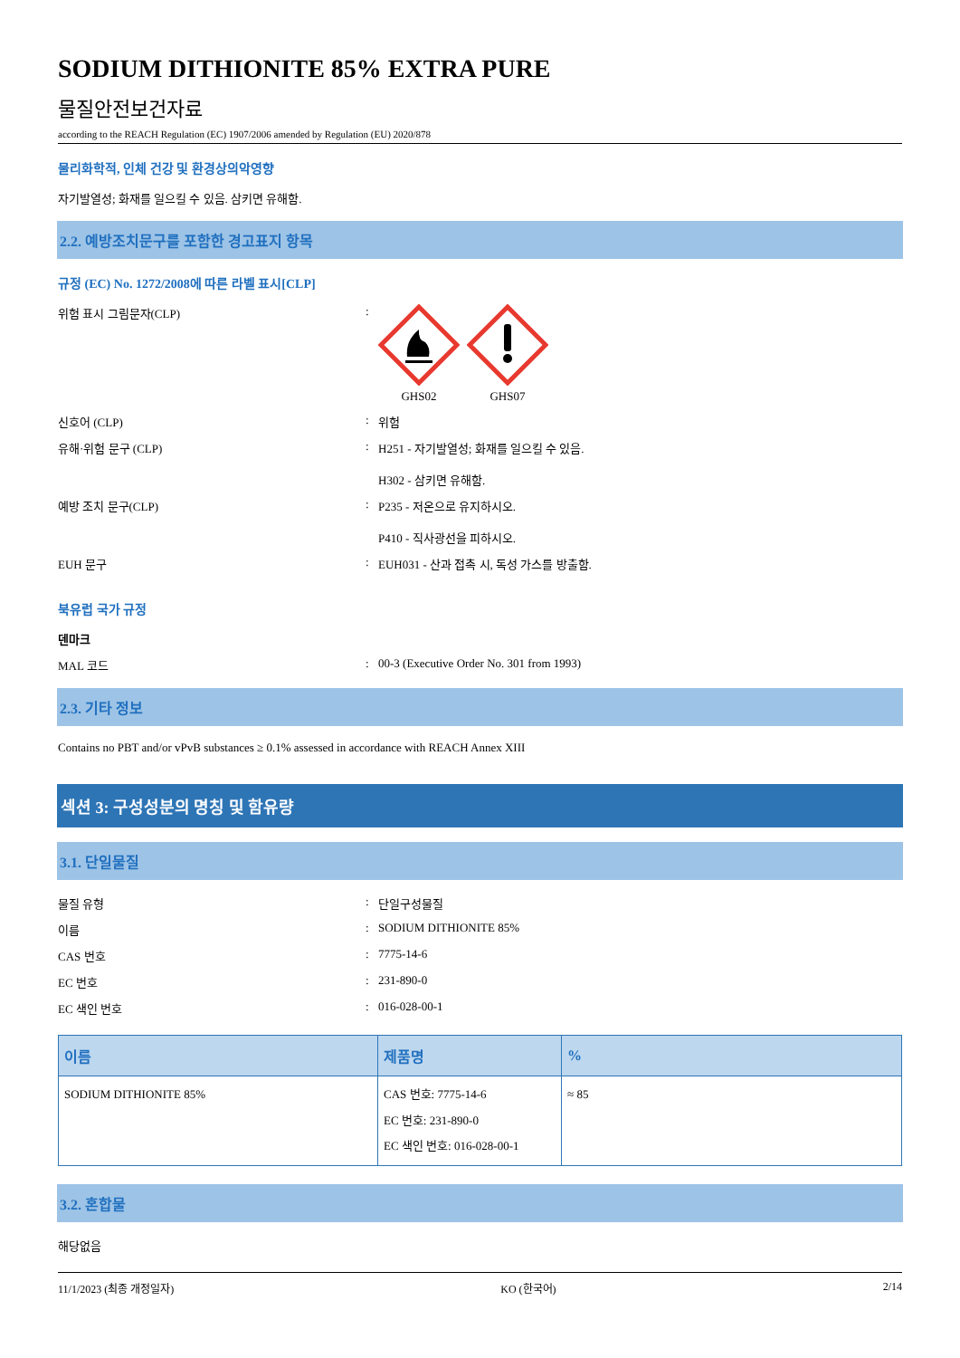SODIUM DITHIONITE 85% EXTRA PURE
물질안전보건자료
according to the REACH Regulation (EC) 1907/2006 amended by Regulation (EU) 2020/878
물리화학적, 인체 건강 및 환경상의악영향
자기발열성; 화재를 일으킬 수 있음. 삼키면 유해함.
2.2. 예방조치문구를 포함한 경고표지 항목
규정 (EC) No. 1272/2008에 따른 라벨 표시[CLP]
위험 표시 그림문자(CLP) : GHS02 GHS07
신호어 (CLP) : 위험
유해·위험 문구 (CLP) : H251 - 자기발열성; 화재를 일으킬 수 있음.
H302 - 삼키면 유해함.
예방 조치 문구(CLP) : P235 - 저온으로 유지하시오.
P410 - 직사광선을 피하시오.
EUH 문구 : EUH031 - 산과 접촉 시, 독성 가스를 방출함.
북유럽 국가 규정
덴마크
MAL 코드 : 00-3 (Executive Order No. 301 from 1993)
2.3. 기타 정보
Contains no PBT and/or vPvB substances ≥ 0.1% assessed in accordance with REACH Annex XIII
섹션 3: 구성성분의 명칭 및 함유량
3.1. 단일물질
물질 유형 : 단일구성물질
이름 : SODIUM DITHIONITE 85%
CAS 번호 : 7775-14-6
EC 번호 : 231-890-0
EC 색인 번호 : 016-028-00-1
| 이름 | 제품명 | % |
| --- | --- | --- |
| SODIUM DITHIONITE 85% | CAS 번호: 7775-14-6 EC 번호: 231-890-0 EC 색인 번호: 016-028-00-1 | ≈ 85 |
3.2. 혼합물
해당없음
11/1/2023 (최종 개정일자) KO (한국어) 2/14